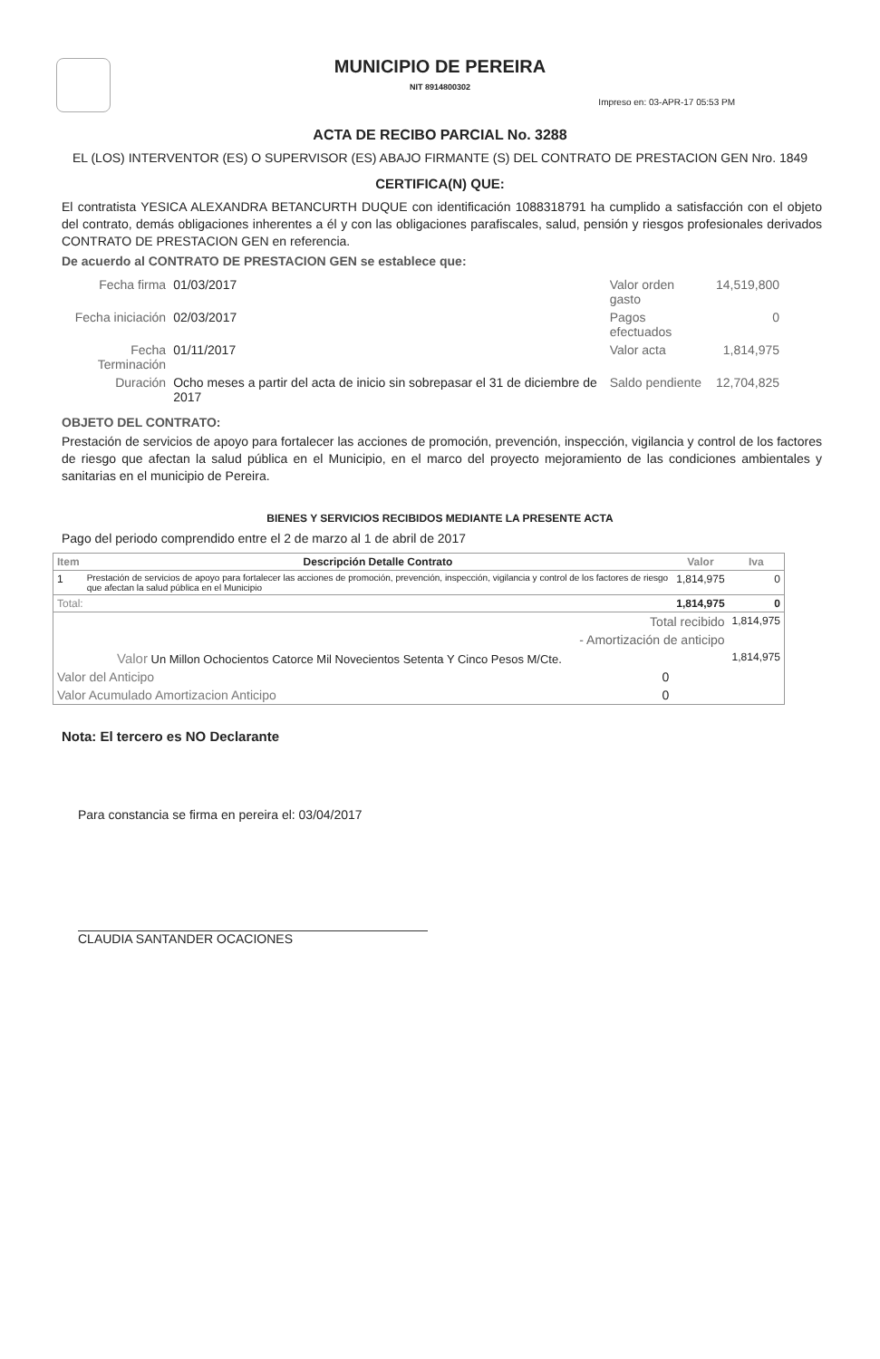MUNICIPIO DE PEREIRA
NIT 8914800302
Impreso en: 03-APR-17 05:53 PM
ACTA DE RECIBO PARCIAL No. 3288
EL (LOS) INTERVENTOR (ES) O SUPERVISOR (ES) ABAJO FIRMANTE (S) DEL CONTRATO DE PRESTACION GEN Nro. 1849
CERTIFICA(N) QUE:
El contratista YESICA ALEXANDRA BETANCURTH DUQUE con identificación 1088318791 ha cumplido a satisfacción con el objeto del contrato, demás obligaciones inherentes a él y con las obligaciones parafiscales, salud, pensión y riesgos profesionales derivados CONTRATO DE PRESTACION GEN en referencia.
De acuerdo al CONTRATO DE PRESTACION GEN se establece que:
| Fecha firma | 01/03/2017 | Valor orden gasto | 14,519,800 |
| Fecha iniciación | 02/03/2017 | Pagos efectuados | 0 |
| Fecha Terminación | 01/11/2017 | Valor acta | 1,814,975 |
| Duración | Ocho meses a partir del acta de inicio sin sobrepasar el 31 de diciembre de 2017 | Saldo pendiente | 12,704,825 |
OBJETO DEL CONTRATO:
Prestación de servicios de apoyo para fortalecer las acciones de promoción, prevención, inspección, vigilancia y control de los factores de riesgo que afectan la salud pública en el Municipio, en el marco del proyecto mejoramiento de las condiciones ambientales y sanitarias en el municipio de Pereira.
BIENES Y SERVICIOS RECIBIDOS MEDIANTE LA PRESENTE ACTA
Pago del periodo comprendido entre el 2 de marzo al 1 de abril de 2017
| Item | Descripción Detalle Contrato | Valor | Iva |
| --- | --- | --- | --- |
| 1 | Prestación de servicios de apoyo para fortalecer las acciones de promoción, prevención, inspección, vigilancia y control de los factores de riesgo que afectan la salud pública en el Municipio | 1,814,975 | 0 |
| Total: | | 1,814,975 | 0 |
| Total recibido | | | 1,814,975 |
| - Amortización de anticipo | | | |
| Valor Un Millon Ochocientos Catorce Mil Novecientos Setenta Y Cinco Pesos M/Cte. | | | 1,814,975 |
| Valor del Anticipo 0 | | | |
| Valor Acumulado Amortizacion Anticipo 0 | | | |
Nota: El tercero es NO Declarante
Para constancia se firma en pereira el: 03/04/2017
CLAUDIA SANTANDER OCACIONES